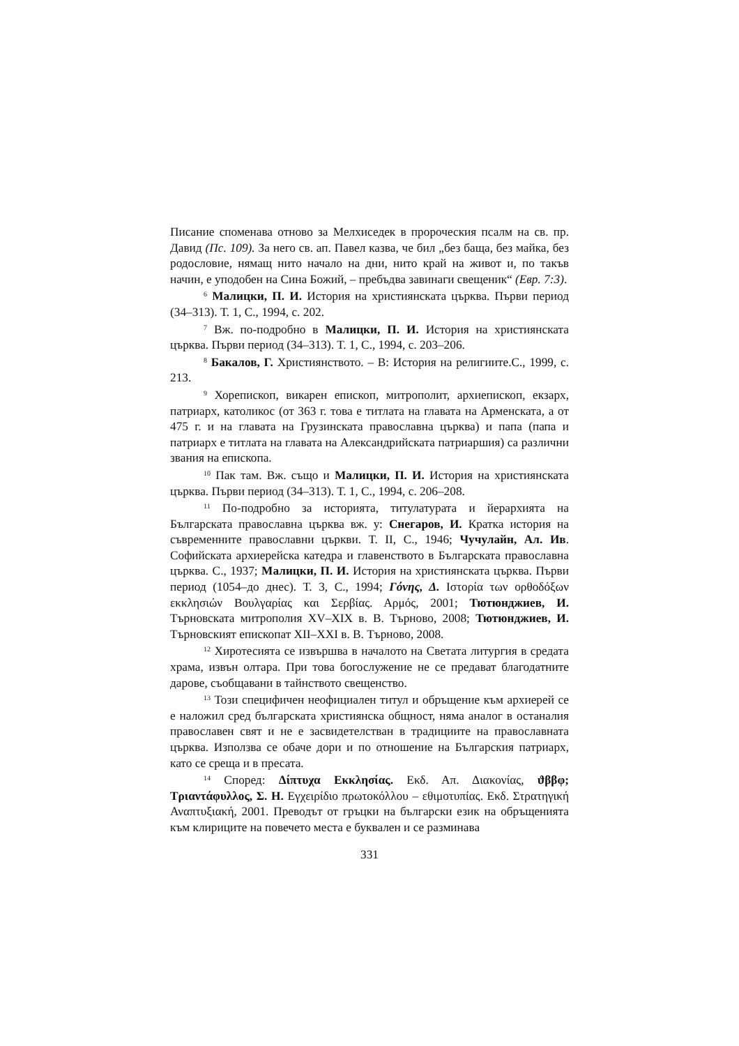Писание споменава отново за Мелхиседек в пророческия псалм на св. пр. Давид (Пс. 109). За него св. ап. Павел казва, че бил „без баща, без майка, без родословие, нямащ нито начало на дни, нито край на живот и, по такъв начин, е уподобен на Сина Божий, – пребъдва завинаги свещеник“ (Евр. 7:3).
<sup>6</sup> Малицки, П. И. История на християнската църква. Първи период (34–313). Т. 1, С., 1994, с. 202.
<sup>7</sup> Вж. по-подробно в Малицки, П. И. История на християнската църква. Първи период (34–313). Т. 1, С., 1994, с. 203–206.
<sup>8</sup> Бакалов, Г. Християнството. – В: История на религиите.С., 1999, с. 213.
<sup>9</sup> Хорепископ, викарен епископ, митрополит, архиепископ, екзарх, патриарх, католикос (от 363 г. това е титлата на главата на Арменската, а от 475 г. и на главата на Грузинската православна църква) и папа (папа и патриарх е титлата на главата на Александрийската патриаршия) са различни звания на епископа.
<sup>10</sup> Пак там. Вж. също и Малицки, П. И. История на християнската църква. Първи период (34–313). Т. 1, С., 1994, с. 206–208.
<sup>11</sup> По-подробно за историята, титулатурата и йерархията на Българската православна църква вж. у: Снегаров, И. Кратка история на съвременните православни църкви. Т. II, С., 1946; Чучулайн, Ал. Ив. Софийската архиерейска катедра и главенството в Българската православна църква. С., 1937; Малицки, П. И. История на християнската църква. Първи период (1054–до днес). Т. 3, С., 1994; Γόνης, Δ. Ιστορία των ορθοδόξων εκκλησιών Βουλγαρίας και Σερβίας. Αρμός, 2001; Тютюнджиев, И. Търновската митрополия XV–XIX в. В. Търново, 2008; Тютюнджиев, И. Търновският епископат XII–XXI в. В. Търново, 2008.
<sup>12</sup> Хиротесията се извършва в началото на Светата литургия в средата храма, извън олтара. При това богослужение не се предават благодатните дарове, съобщавани в тайнството свещенство.
<sup>13</sup> Този специфичен неофициален титул и обръщение към архиерей се е наложил сред българската християнска общност, няма аналог в останалия православен свят и не е засвидетелстван в традициите на православната църква. Използва се обаче дори и по отношение на Българския патриарх, като се среща и в пресата.
<sup>14</sup> Според: Δίπτυχα Εκκλησίας. Εκδ. Απ. Διακονίας, ϑββφ; Τριαντάφυλλος, Σ. Η. Εγχειρίδιο πρωτοκόλλου – εθιμοτυπίας. Εκδ. Στρατηγική Αναπτυξιακή, 2001. Преводът от гръцки на български език на обръщенията към клириците на повечето места е буквален и се разминава
331